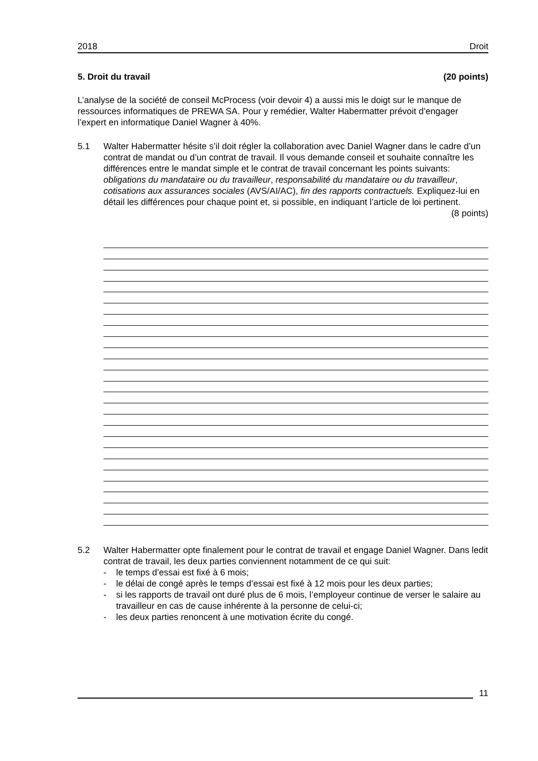2018 Droit
5. Droit du travail (20 points)
L’analyse de la société de conseil McProcess (voir devoir 4) a aussi mis le doigt sur le manque de ressources informatiques de PREWA SA. Pour y remédier, Walter Habermatter prévoit d’engager l’expert en informatique Daniel Wagner à 40%.
5.1 Walter Habermatter hésite s’il doit régler la collaboration avec Daniel Wagner dans le cadre d’un contrat de mandat ou d’un contrat de travail. Il vous demande conseil et souhaite connaître les différences entre le mandat simple et le contrat de travail concernant les points suivants: obligations du mandataire ou du travailleur, responsabilité du mandataire ou du travailleur, cotisations aux assurances sociales (AVS/AI/AC), fin des rapports contractuels. Expliquez-lui en détail les différences pour chaque point et, si possible, en indiquant l’article de loi pertinent. (8 points)
5.2 Walter Habermatter opte finalement pour le contrat de travail et engage Daniel Wagner. Dans ledit contrat de travail, les deux parties conviennent notamment de ce qui suit:
- le temps d’essai est fixé à 6 mois;
- le délai de congé après le temps d’essai est fixé à 12 mois pour les deux parties;
- si les rapports de travail ont duré plus de 6 mois, l’employeur continue de verser le salaire au travailleur en cas de cause inhérente à la personne de celui-ci;
- les deux parties renoncent à une motivation écrite du congé.
11